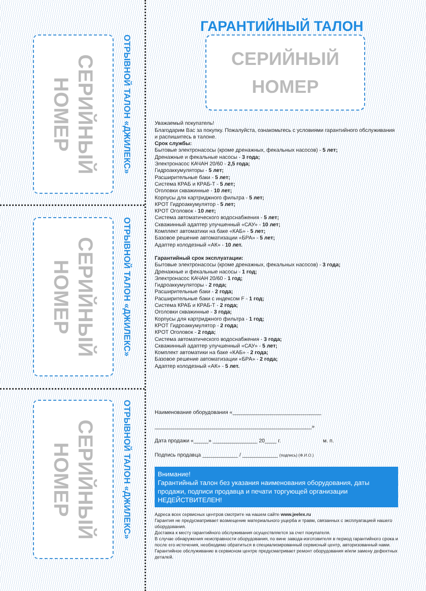СЕРИЙНЫЙ
НОМЕР
ОТРЫВНОЙ ТАЛОН «ДЖИЛЕКС»
СЕРИЙНЫЙ
НОМЕР
ОТРЫВНОЙ ТАЛОН «ДЖИЛЕКС»
СЕРИЙНЫЙ
НОМЕР
ОТРЫВНОЙ ТАЛОН «ДЖИЛЕКС»
ГАРАНТИЙНЫЙ ТАЛОН
СЕРИЙНЫЙ
НОМЕР
Уважаемый покупатель!
Благодарим Вас за покупку. Пожалуйста, ознакомьтесь с условиями гарантийного обслуживания и распишитесь в талоне.
Срок службы:
Бытовые электронасосы (кроме дренажных, фекальных насосов) - 5 лет;
Дренажные и фекальные насосы - 3 года;
Электронасос КАЧАН 20/60 - 2,5 года;
Гидроаккумуляторы - 5 лет;
Расширительные баки - 5 лет;
Система КРАБ и КРАБ-Т - 5 лет;
Оголовки скважинные - 10 лет;
Корпусы для картриджного фильтра - 5 лет;
КРОТ Гидроаккумулятор - 5 лет;
КРОТ Оголовок - 10 лет;
Система автоматического водоснабжения - 5 лет;
Скважинный адаптер улучшенный «САУ» - 10 лет;
Комплект автоматики на баке «КАБ» - 5 лет;
Базовое решение автоматизации «БРА» - 5 лет;
Адаптер колодезный «АК» - 10 лет.
Гарантийный срок эксплуатации:
Бытовые электронасосы (кроме дренажных, фекальных насосов) - 3 года;
Дренажные и фекальные насосы - 1 год;
Электронасос КАЧАН 20/60 - 1 год;
Гидроаккумуляторы - 2 года;
Расширительные баки - 2 года;
Расширительные баки с индексом F - 1 год;
Система КРАБ и КРАБ-Т - 2 года;
Оголовки скважинные - 3 года;
Корпусы для картриджного фильтра - 1 год;
КРОТ Гидроаккумулятор - 2 года;
КРОТ Оголовок - 2 года;
Система автоматического водоснабжения - 3 года;
Скважинный адаптер улучшенный «САУ» - 5 лет;
Комплект автоматики на баке «КАБ» - 2 года;
Базовое решение автоматизации «БРА» - 2 года;
Адаптер колодезный «АК» - 5 лет.
Наименование оборудования «______________________________
_____________________________________________________»
Дата продажи «_____» _______________ 20____ г. м. п.
Подпись продавца ____________ / ____________ (подпись) (Ф.И.О.)
Внимание!
Гарантийный талон без указания наименования оборудования, даты продажи, подписи продавца и печати торгующей организации НЕДЕЙСТВИТЕЛЕН!
Адреса всех сервисных центров смотрите на нашем сайте www.jeelex.ru
Гарантия не предусматривает возмещение материального ущерба и травм, связанных с эксплуатацией нашего оборудования.
Доставка к месту гарантийного обслуживания осуществляется за счет покупателя.
В случае обнаружения неисправности оборудования, по вине завода-изготовителя в период гарантийного срока и после его истечения, необходимо обратиться в специализированный сервисный центр, авторизованный нами. Гарантийное обслуживание в сервисном центре предусматривает ремонт оборудования и/или замену дефектных деталей.